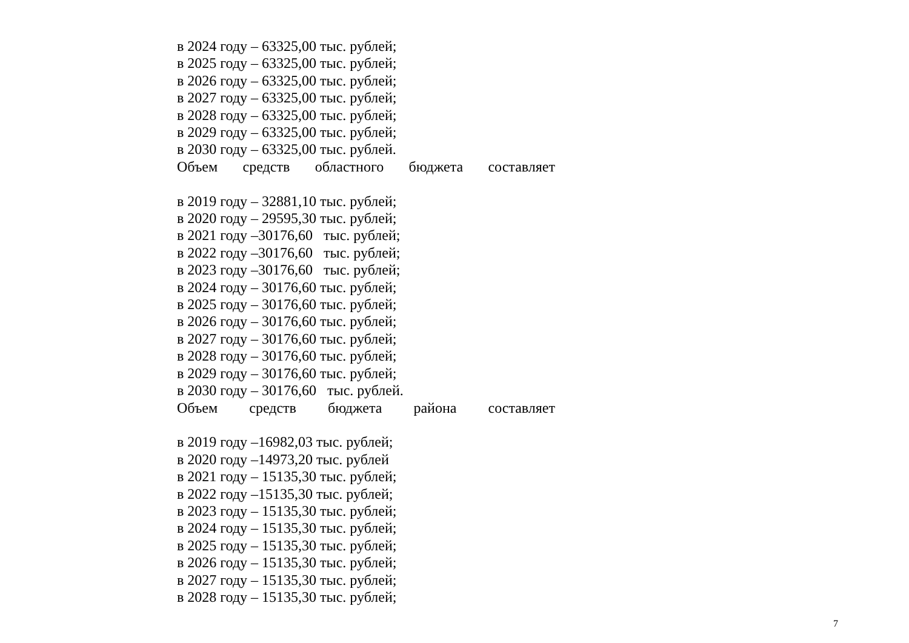в 2024 году – 63325,00 тыс. рублей;
в 2025 году – 63325,00 тыс. рублей;
в 2026 году – 63325,00 тыс. рублей;
в 2027 году – 63325,00 тыс. рублей;
в 2028 году – 63325,00 тыс. рублей;
в 2029 году – 63325,00 тыс. рублей;
в 2030 году – 63325,00 тыс. рублей.
Объем средств областного бюджета составляет
в 2019 году – 32881,10 тыс. рублей;
в 2020 году – 29595,30 тыс. рублей;
в 2021 году –30176,60 тыс. рублей;
в 2022 году –30176,60 тыс. рублей;
в 2023 году –30176,60 тыс. рублей;
в 2024 году – 30176,60 тыс. рублей;
в 2025 году – 30176,60 тыс. рублей;
в 2026 году – 30176,60 тыс. рублей;
в 2027 году – 30176,60 тыс. рублей;
в 2028 году – 30176,60 тыс. рублей;
в 2029 году – 30176,60 тыс. рублей;
в 2030 году – 30176,60 тыс. рублей.
Объем средств бюджета района составляет
в 2019 году –16982,03 тыс. рублей;
в 2020 году –14973,20 тыс. рублей
в 2021 году – 15135,30 тыс. рублей;
в 2022 году –15135,30 тыс. рублей;
в 2023 году – 15135,30 тыс. рублей;
в 2024 году – 15135,30 тыс. рублей;
в 2025 году – 15135,30 тыс. рублей;
в 2026 году – 15135,30 тыс. рублей;
в 2027 году – 15135,30 тыс. рублей;
в 2028 году – 15135,30 тыс. рублей;
7